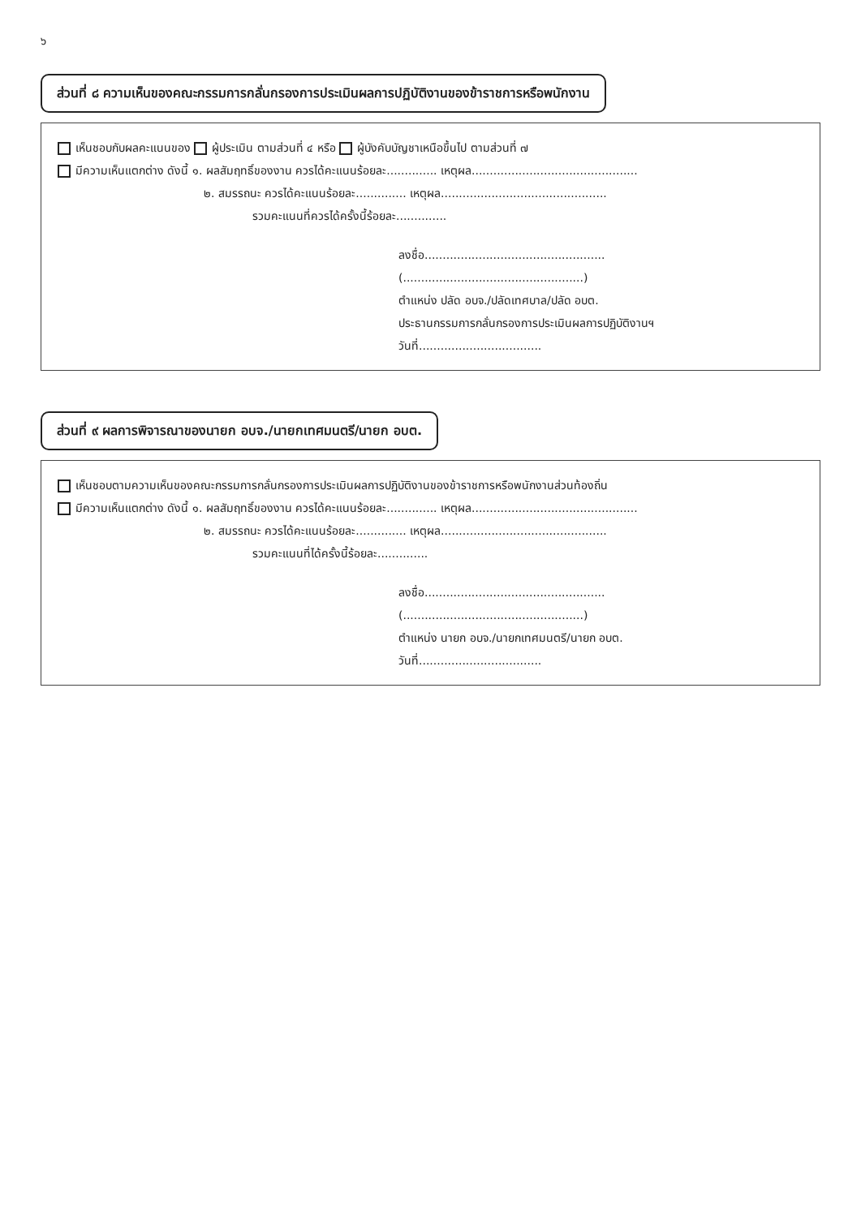๖
ส่วนที่ ๘ ความเห็นของคณะกรรมการกลั่นกรองการประเมินผลการปฏิบัติงานของข้าราชการหรือพนักงาน
เห็นชอบกับผลคะแนนของ ผู้ประเมิน ตามส่วนที่ ๔ หรือ ผู้บังคับบัญชาเหนือขึ้นไป ตามส่วนที่ ๗
มีความเห็นแตกต่าง ดังนี้ ๑. ผลสัมฤทธิ์ของงาน ควรได้คะแนนร้อยละ.............. เหตุผล..............................................
๒. สมรรถนะ ควรได้คะแนนร้อยละ.............. เหตุผล..............................................
รวมคะแนนที่ควรได้ครั้งนี้ร้อยละ..............
ลงชื่อ..................................................
(..................................................)
ตำแหน่ง ปลัด อบจ./ปลัดเทศบาล/ปลัด อบต.
ประธานกรรมการกลั่นกรองการประเมินผลการปฏิบัติงานฯ
วันที่..................................
ส่วนที่ ๙ ผลการพิจารณาของนายก อบจ./นายกเทศมนตรี/นายก อบต.
เห็นชอบตามความเห็นของคณะกรรมการกลั่นกรองการประเมินผลการปฏิบัติงานของข้าราชการหรือพนักงานส่วนท้องถิ่น
มีความเห็นแตกต่าง ดังนี้ ๑. ผลสัมฤทธิ์ของงาน ควรได้คะแนนร้อยละ.............. เหตุผล..............................................
๒. สมรรถนะ ควรได้คะแนนร้อยละ.............. เหตุผล..............................................
รวมคะแนนที่ได้ครั้งนี้ร้อยละ..............
ลงชื่อ..................................................
(..................................................)
ตำแหน่ง นายก อบจ./นายกเทศมนตรี/นายก อบต.
วันที่..................................